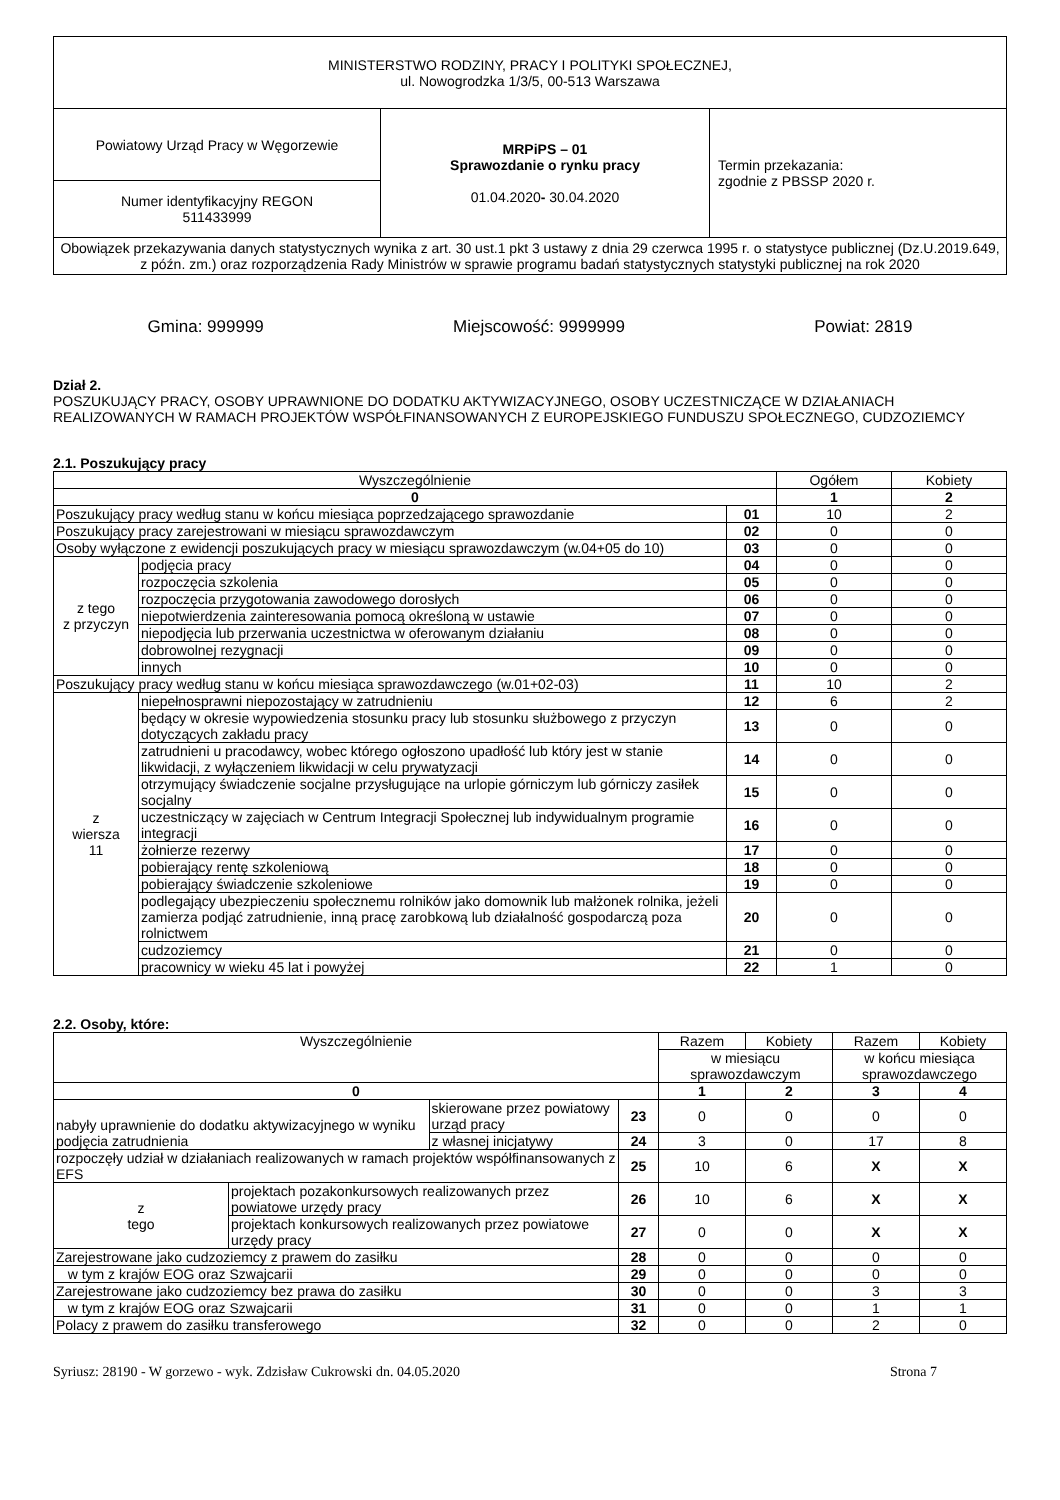| MINISTERSTWO RODZINY, PRACY I POLITYKI SPOŁECZNEJ, ul. Nowogrodzka 1/3/5, 00-513 Warszawa | | |
| Powiatowy Urząd Pracy w Węgorzewie | MRPiPS – 01 Sprawozdanie o rynku pracy 01.04.2020 - 30.04.2020 | Termin przekazania: zgodnie z PBSSP 2020 r. |
| Numer identyfikacyjny REGON 511433999 | | |
| Obowiązek przekazywania danych statystycznych wynika z art. 30 ust.1 pkt 3 ustawy z dnia 29 czerwca 1995 r. o statystyce publicznej (Dz.U.2019.649, z późn. zm.) oraz rozporządzenia Rady Ministrów w sprawie programu badań statystycznych statystyki publicznej na rok 2020 | | |
Gmina: 999999 Miejscowość: 9999999 Powiat: 2819
Dział 2.
POSZUKUJĄCY PRACY, OSOBY UPRAWNIONE DO DODATKU AKTYWIZACYJNEGO, OSOBY UCZESTNICZĄCE W DZIAŁANIACH REALIZOWANYCH W RAMACH PROJEKTÓW WSPÓŁFINANSOWANYCH Z EUROPEJSKIEGO FUNDUSZU SPOŁECZNEGO, CUDZOZIEMCY
2.1. Poszukujący pracy
| Wyszczególnienie | | | Ogółem | Kobiety |
| --- | --- | --- | --- | --- |
| 0 | | | 1 | 2 |
| Poszukujący pracy według stanu w końcu miesiąca poprzedzającego sprawozdanie | | 01 | 10 | 2 |
| Poszukujący pracy zarejestrowani w miesiącu sprawozdawczym | | 02 | 0 | 0 |
| Osoby wyłączone z ewidencji poszukujących pracy w miesiącu sprawozdawczym (w.04+05 do 10) | | 03 | 0 | 0 |
| z tego z przyczyn | podjęcia pracy | 04 | 0 | 0 |
| | rozpoczęcia szkolenia | 05 | 0 | 0 |
| | rozpoczęcia przygotowania zawodowego dorosłych | 06 | 0 | 0 |
| | niepotwierdzenia zainteresowania pomocą określoną w ustawie | 07 | 0 | 0 |
| | niepodjęcia lub przerwania uczestnictwa w oferowanym działaniu | 08 | 0 | 0 |
| | dobrowolnej rezygnacji | 09 | 0 | 0 |
| | innych | 10 | 0 | 0 |
| Poszukujący pracy według stanu w końcu miesiąca sprawozdawczego (w.01+02-03) | | 11 | 10 | 2 |
| z wiersza 11 | niepełnosprawni niepozostający w zatrudnieniu | 12 | 6 | 2 |
| | będący w okresie wypowiedzenia stosunku pracy lub stosunku służbowego z przyczyn dotyczących zakładu pracy | 13 | 0 | 0 |
| | zatrudnieni u pracodawcy, wobec którego ogłoszono upadłość lub który jest w stanie likwidacji, z wyłączeniem likwidacji w celu prywatyzacji | 14 | 0 | 0 |
| | otrzymujący świadczenie socjalne przysługujące na urlopie górniczym lub górniczy zasiłek socjalny | 15 | 0 | 0 |
| | uczestniczący w zajęciach w Centrum Integracji Społecznej lub indywidualnym programie integracji | 16 | 0 | 0 |
| | żołnierze rezerwy | 17 | 0 | 0 |
| | pobierający rentę szkoleniową | 18 | 0 | 0 |
| | pobierający świadczenie szkoleniowe | 19 | 0 | 0 |
| | podlegający ubezpieczeniu społecznemu rolników jako domownik lub małżonek rolnika, jeżeli zamierza podjąć zatrudnienie, inną pracę zarobkową lub działalność gospodarczą poza rolnictwem | 20 | 0 | 0 |
| | cudzoziemcy | 21 | 0 | 0 |
| | pracownicy w wieku 45 lat i powyżej | 22 | 1 | 0 |
2.2. Osoby, które:
| Wyszczególnienie | | | | Razem | Kobiety | Razem | Kobiety |
| --- | --- | --- | --- | --- | --- | --- | --- |
| | | | | w miesiącu sprawozdawczym | | w końcu miesiąca sprawozdawczego | |
| 0 | | | | 1 | 2 | 3 | 4 |
| nabyły uprawnienie do dodatku aktywizacyjnego w wyniku podjęcia zatrudnienia | | skierowane przez powiatowy urząd pracy | 23 | 0 | 0 | 0 | 0 |
| | | z własnej inicjatywy | 24 | 3 | 0 | 17 | 8 |
| rozpoczęły udział w działaniach realizowanych w ramach projektów współfinansowanych z EFS | | | 25 | 10 | 6 | X | X |
| z tego | projektach pozakonkursowych realizowanych przez powiatowe urzędy pracy | | 26 | 10 | 6 | X | X |
| | projektach konkursowych realizowanych przez powiatowe urzędy pracy | | 27 | 0 | 0 | X | X |
| Zarejestrowane jako cudzoziemcy z prawem do zasiłku | | | 28 | 0 | 0 | 0 | 0 |
| w tym z krajów EOG oraz Szwajcarii | | | 29 | 0 | 0 | 0 | 0 |
| Zarejestrowane jako cudzoziemcy bez prawa do zasiłku | | | 30 | 0 | 0 | 3 | 3 |
| w tym z krajów EOG oraz Szwajcarii | | | 31 | 0 | 0 | 1 | 1 |
| Polacy z prawem do zasiłku transferowego | | | 32 | 0 | 0 | 2 | 0 |
Syriusz: 28190 - W gorzewo - wyk. Zdzisław Cukrowski dn. 04.05.2020 Strona 7